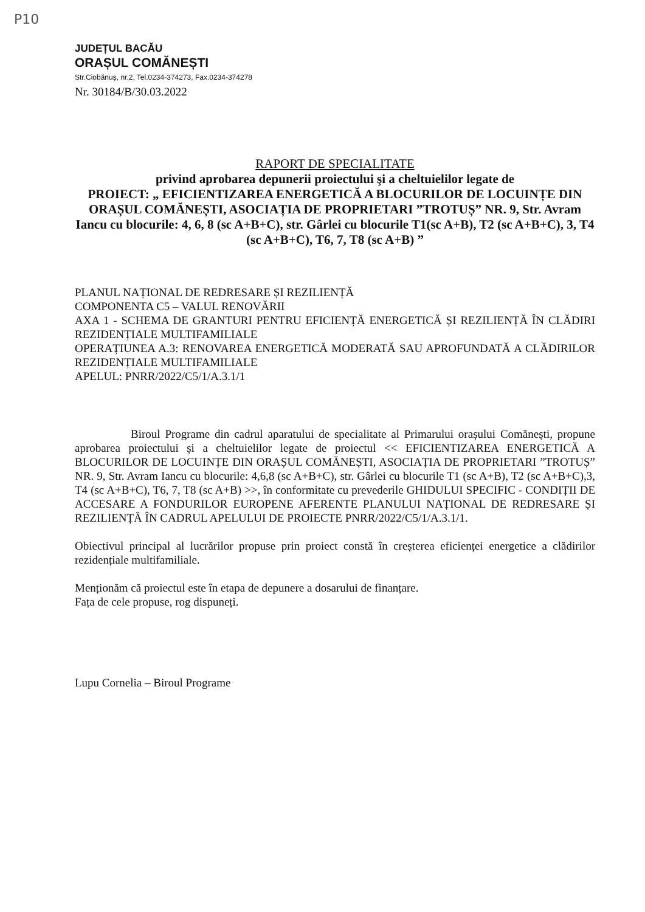P10
JUDEȚUL BACĂU
ORAȘUL COMĂNEȘTI
Str.Ciobănuș, nr.2, Tel.0234-374273, Fax.0234-374278
Nr. 30184/B/30.03.2022
RAPORT DE SPECIALITATE
privind aprobarea depunerii proiectului şi a cheltuielilor legate de
PROIECT: „ EFICIENTIZAREA ENERGETICĂ A BLOCURILOR DE LOCUINȚE DIN ORAȘUL COMĂNEȘTI, ASOCIAȚIA DE PROPRIETARI ”TROTUȘ” NR. 9, Str. Avram Iancu cu blocurile: 4, 6, 8 (sc A+B+C), str. Gârlei cu blocurile T1(sc A+B), T2 (sc A+B+C), 3, T4 (sc A+B+C), T6, 7, T8 (sc A+B) ”
PLANUL NAȚIONAL DE REDRESARE ȘI REZILIENȚĂ
COMPONENTA C5 – VALUL RENOVĂRII
AXA 1 - SCHEMA DE GRANTURI PENTRU EFICIENȚĂ ENERGETICĂ ȘI REZILIENȚĂ ÎN CLĂDIRI REZIDENȚIALE MULTIFAMILIALE
OPERAȚIUNEA A.3: RENOVAREA ENERGETICĂ MODERATĂ SAU APROFUNDATĂ A CLĂDIRILOR REZIDENȚIALE MULTIFAMILIALE
APELUL: PNRR/2022/C5/1/A.3.1/1
Biroul Programe din cadrul aparatului de specialitate al Primarului orașului Comănești, propune aprobarea proiectului și a cheltuielilor legate de proiectul << EFICIENTIZAREA ENERGETICĂ A BLOCURILOR DE LOCUINȚE DIN ORAȘUL COMĂNEȘTI, ASOCIAȚIA DE PROPRIETARI ”TROTUȘ” NR. 9, Str. Avram Iancu cu blocurile: 4,6,8 (sc A+B+C), str. Gârlei cu blocurile T1 (sc A+B), T2 (sc A+B+C),3, T4 (sc A+B+C), T6, 7, T8 (sc A+B) >>, în conformitate cu prevederile GHIDULUI SPECIFIC - CONDIȚII DE ACCESARE A FONDURILOR EUROPENE AFERENTE PLANULUI NAȚIONAL DE REDRESARE ȘI REZILIENȚĂ ÎN CADRUL APELULUI DE PROIECTE PNRR/2022/C5/1/A.3.1/1.
Obiectivul principal al lucrărilor propuse prin proiect constă în creșterea eficienței energetice a clădirilor rezidențiale multifamiliale.
Menționăm că proiectul este în etapa de depunere a dosarului de finanțare.
Fața de cele propuse, rog dispuneți.
Lupu Cornelia – Biroul Programe